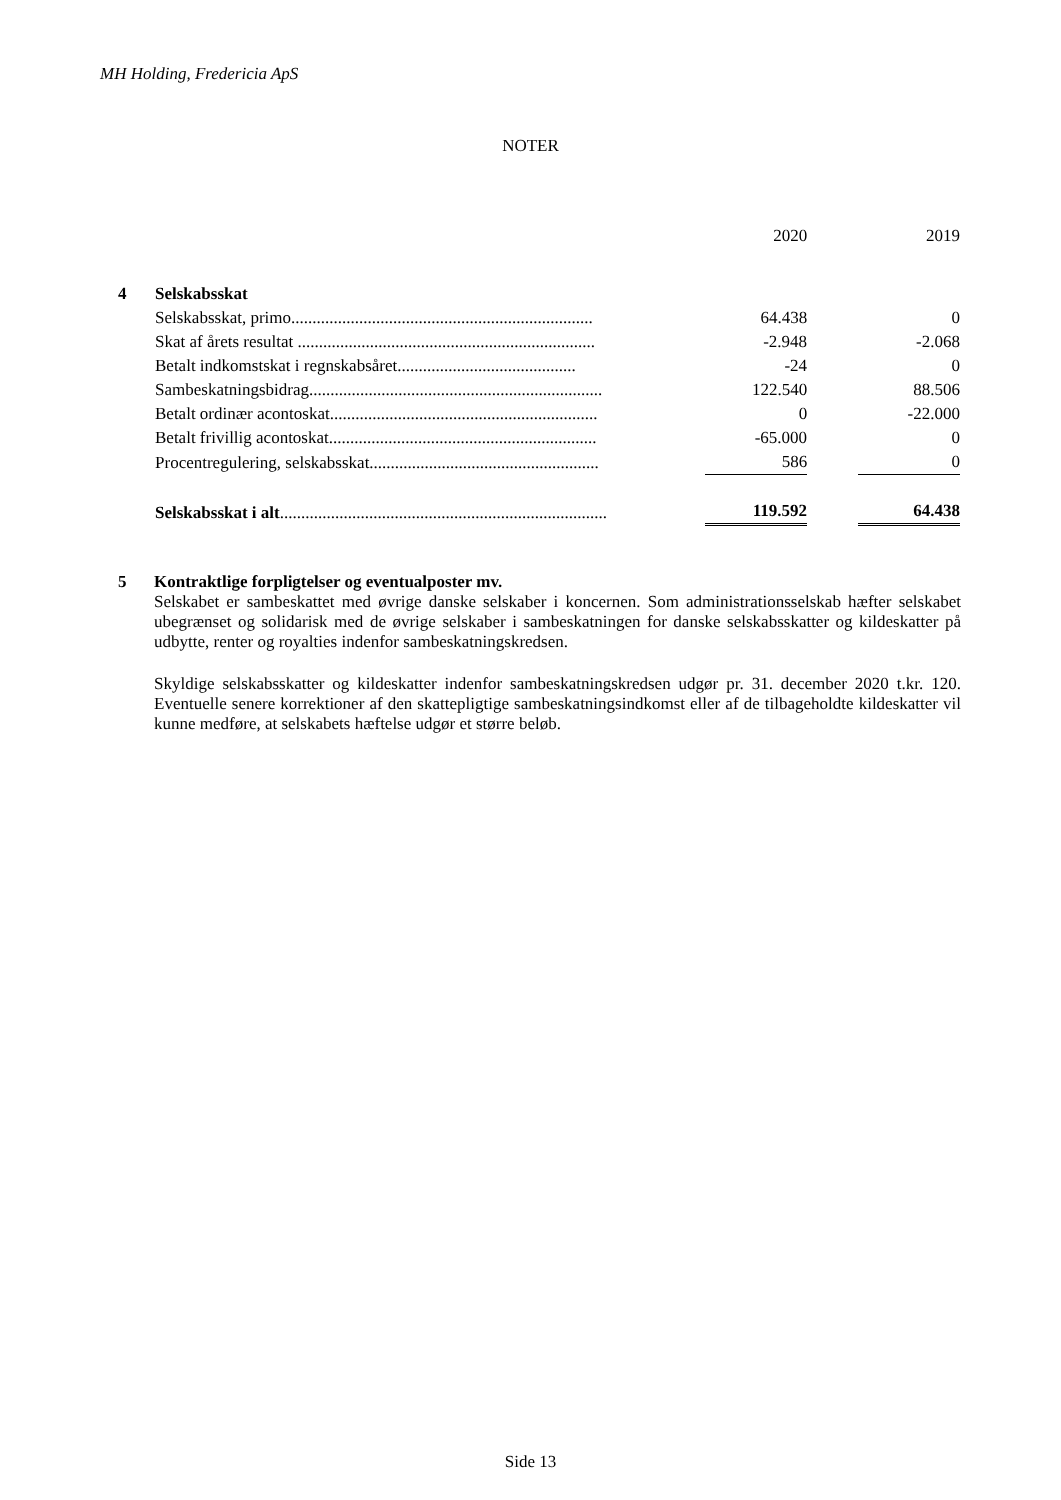MH Holding, Fredericia ApS
NOTER
| | | | 2020 | | 2019 |
| 4 | Selskabsskat | | | | |
| | Selskabsskat, primo....................................................................... | | 64.438 | | 0 |
| | Skat af årets resultat ...................................................................... | | -2.948 | | -2.068 |
| | Betalt indkomstskat i regnskabsåret.......................................... | | -24 | | 0 |
| | Sambeskatningsbidrag..................................................................... | | 122.540 | | 88.506 |
| | Betalt ordinær acontoskat............................................................... | | 0 | | -22.000 |
| | Betalt frivillig acontoskat............................................................... | | -65.000 | | 0 |
| | Procentregulering, selskabsskat...................................................... | | 586 | | 0 |
| | Selskabsskat i alt ............................................................................. | | 119.592 | | 64.438 |
5 Kontraktlige forpligtelser og eventualposter mv.
Selskabet er sambeskattet med øvrige danske selskaber i koncernen. Som administrationsselskab hæfter selskabet ubegrænset og solidarisk med de øvrige selskaber i sambeskatningen for danske selskabsskatter og kildeskatter på udbytte, renter og royalties indenfor sambeskatningskredsen.
Skyldige selskabsskatter og kildeskatter indenfor sambeskatningskredsen udgør pr. 31. december 2020 t.kr. 120. Eventuelle senere korrektioner af den skattepligtige sambeskatningsindkomst eller af de tilbageholdte kildeskatter vil kunne medføre, at selskabets hæftelse udgør et større beløb.
Side 13